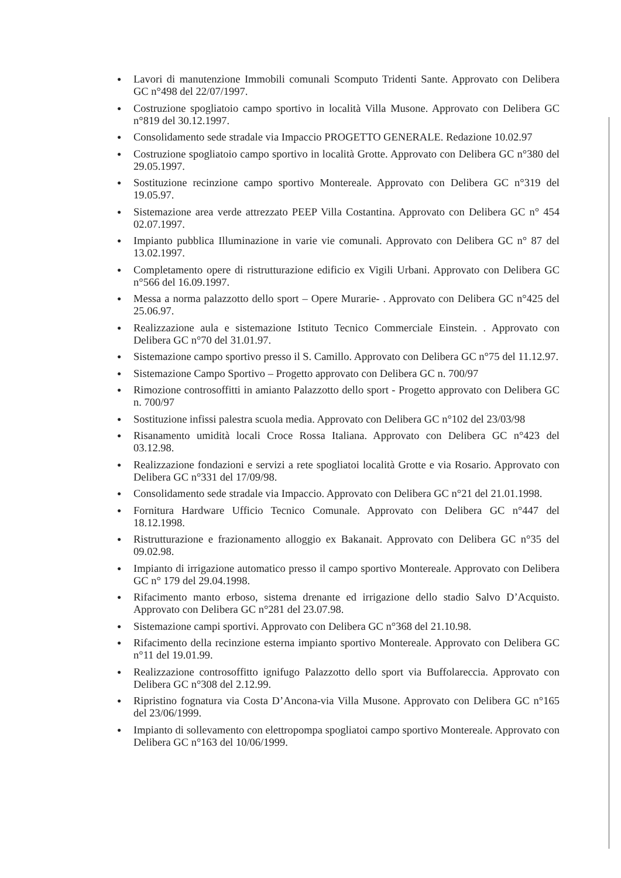● Lavori di manutenzione Immobili comunali Scomputo Tridenti Sante. Approvato con Delibera GC n°498 del 22/07/1997.
● Costruzione spogliatoio campo sportivo in località Villa Musone. Approvato con Delibera GC n°819 del 30.12.1997.
● Consolidamento sede stradale via Impaccio PROGETTO GENERALE. Redazione 10.02.97
● Costruzione spogliatoio campo sportivo in località Grotte. Approvato con Delibera GC n°380 del 29.05.1997.
● Sostituzione recinzione campo sportivo Montereale. Approvato con Delibera GC n°319 del 19.05.97.
● Sistemazione area verde attrezzato PEEP Villa Costantina. Approvato con Delibera GC n° 454 02.07.1997.
● Impianto pubblica Illuminazione in varie vie comunali. Approvato con Delibera GC n° 87 del 13.02.1997.
● Completamento opere di ristrutturazione edificio ex Vigili Urbani. Approvato con Delibera GC n°566 del 16.09.1997.
● Messa a norma palazzotto dello sport – Opere Murarie- . Approvato con Delibera GC n°425 del 25.06.97.
● Realizzazione aula e sistemazione Istituto Tecnico Commerciale Einstein. . Approvato con Delibera GC n°70 del 31.01.97.
● Sistemazione campo sportivo presso il S. Camillo. Approvato con Delibera GC n°75 del 11.12.97.
● Sistemazione Campo Sportivo – Progetto approvato con Delibera GC n. 700/97
● Rimozione controsoffitti in amianto Palazzotto dello sport - Progetto approvato con Delibera GC n. 700/97
● Sostituzione infissi palestra scuola media. Approvato con Delibera GC n°102 del 23/03/98
● Risanamento umidità locali Croce Rossa Italiana. Approvato con Delibera GC n°423 del 03.12.98.
● Realizzazione fondazioni e servizi a rete spogliatoi località Grotte e via Rosario. Approvato con Delibera GC n°331 del 17/09/98.
● Consolidamento sede stradale via Impaccio. Approvato con Delibera GC n°21 del 21.01.1998.
● Fornitura Hardware Ufficio Tecnico Comunale. Approvato con Delibera GC n°447 del 18.12.1998.
● Ristrutturazione e frazionamento alloggio ex Bakanait. Approvato con Delibera GC n°35 del 09.02.98.
● Impianto di irrigazione automatico presso il campo sportivo Montereale. Approvato con Delibera GC n° 179 del 29.04.1998.
● Rifacimento manto erboso, sistema drenante ed irrigazione dello stadio Salvo D’Acquisto. Approvato con Delibera GC n°281 del 23.07.98.
● Sistemazione campi sportivi. Approvato con Delibera GC n°368 del 21.10.98.
● Rifacimento della recinzione esterna impianto sportivo Montereale. Approvato con Delibera GC n°11 del 19.01.99.
● Realizzazione controsoffitto ignifugo Palazzotto dello sport via Buffolareccia. Approvato con Delibera GC n°308 del 2.12.99.
● Ripristino fognatura via Costa D’Ancona-via Villa Musone. Approvato con Delibera GC n°165 del 23/06/1999.
● Impianto di sollevamento con elettropompa spogliatoi campo sportivo Montereale. Approvato con Delibera GC n°163 del 10/06/1999.